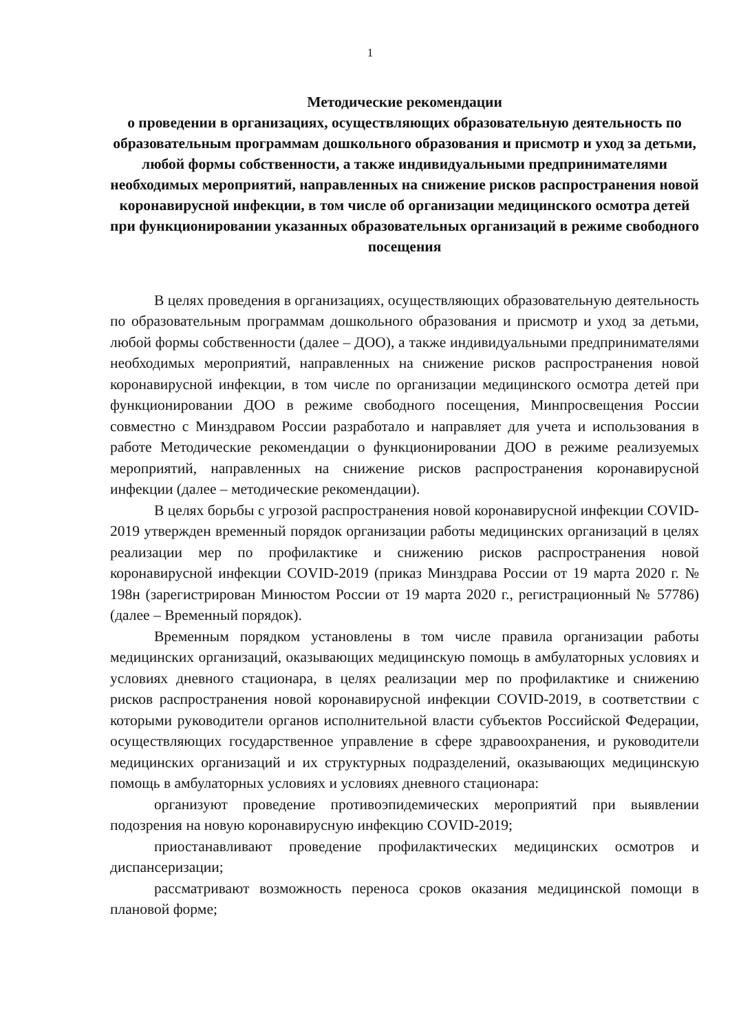1
Методические рекомендации
о проведении в организациях, осуществляющих образовательную деятельность по образовательным программам дошкольного образования и присмотр и уход за детьми, любой формы собственности, а также индивидуальными предпринимателями необходимых мероприятий, направленных на снижение рисков распространения новой коронавирусной инфекции, в том числе об организации медицинского осмотра детей при функционировании указанных образовательных организаций в режиме свободного посещения
В целях проведения в организациях, осуществляющих образовательную деятельность по образовательным программам дошкольного образования и присмотр и уход за детьми, любой формы собственности (далее – ДОО), а также индивидуальными предпринимателями необходимых мероприятий, направленных на снижение рисков распространения новой коронавирусной инфекции, в том числе по организации медицинского осмотра детей при функционировании ДОО в режиме свободного посещения, Минпросвещения России совместно с Минздравом России разработало и направляет для учета и использования в работе Методические рекомендации о функционировании ДОО в режиме реализуемых мероприятий, направленных на снижение рисков распространения коронавирусной инфекции (далее – методические рекомендации).
В целях борьбы с угрозой распространения новой коронавирусной инфекции COVID-2019 утвержден временный порядок организации работы медицинских организаций в целях реализации мер по профилактике и снижению рисков распространения новой коронавирусной инфекции COVID-2019 (приказ Минздрава России от 19 марта 2020 г. № 198н (зарегистрирован Минюстом России от 19 марта 2020 г., регистрационный № 57786) (далее – Временный порядок).
Временным порядком установлены в том числе правила организации работы медицинских организаций, оказывающих медицинскую помощь в амбулаторных условиях и условиях дневного стационара, в целях реализации мер по профилактике и снижению рисков распространения новой коронавирусной инфекции COVID-2019, в соответствии с которыми руководители органов исполнительной власти субъектов Российской Федерации, осуществляющих государственное управление в сфере здравоохранения, и руководители медицинских организаций и их структурных подразделений, оказывающих медицинскую помощь в амбулаторных условиях и условиях дневного стационара:
организуют проведение противоэпидемических мероприятий при выявлении подозрения на новую коронавирусную инфекцию COVID-2019;
приостанавливают проведение профилактических медицинских осмотров и диспансеризации;
рассматривают возможность переноса сроков оказания медицинской помощи в плановой форме;